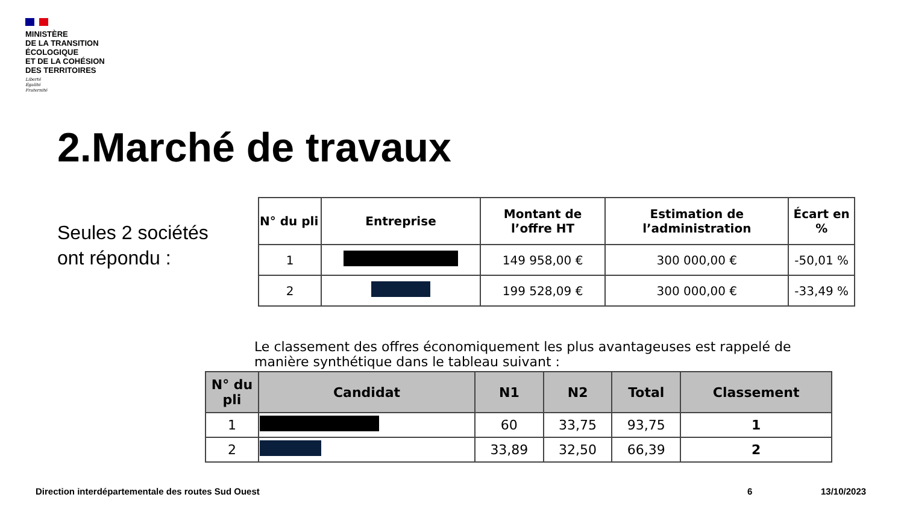MINISTÈRE
DE LA TRANSITION
ÉCOLOGIQUE
ET DE LA COHÉSION
DES TERRITOIRES
Liberté
Égalité
Fraternité
2.Marché de travaux
Seules 2 sociétés
ont répondu :
| N° du pli | Entreprise | Montant de l’offre HT | Estimation de l’administration | Écart en % |
| --- | --- | --- | --- | --- |
| 1 | | 149 958,00 € | 300 000,00 € | -50,01 % |
| 2 | | 199 528,09 € | 300 000,00 € | -33,49 % |
Le classement des offres économiquement les plus avantageuses est rappelé de manière synthétique dans le tableau suivant :
| N° du pli | Candidat | N1 | N2 | Total | Classement |
| --- | --- | --- | --- | --- | --- |
| 1 | | 60 | 33,75 | 93,75 | 1 |
| 2 | | 33,89 | 32,50 | 66,39 | 2 |
Direction interdépartementale des routes Sud Ouest
6 13/10/2023